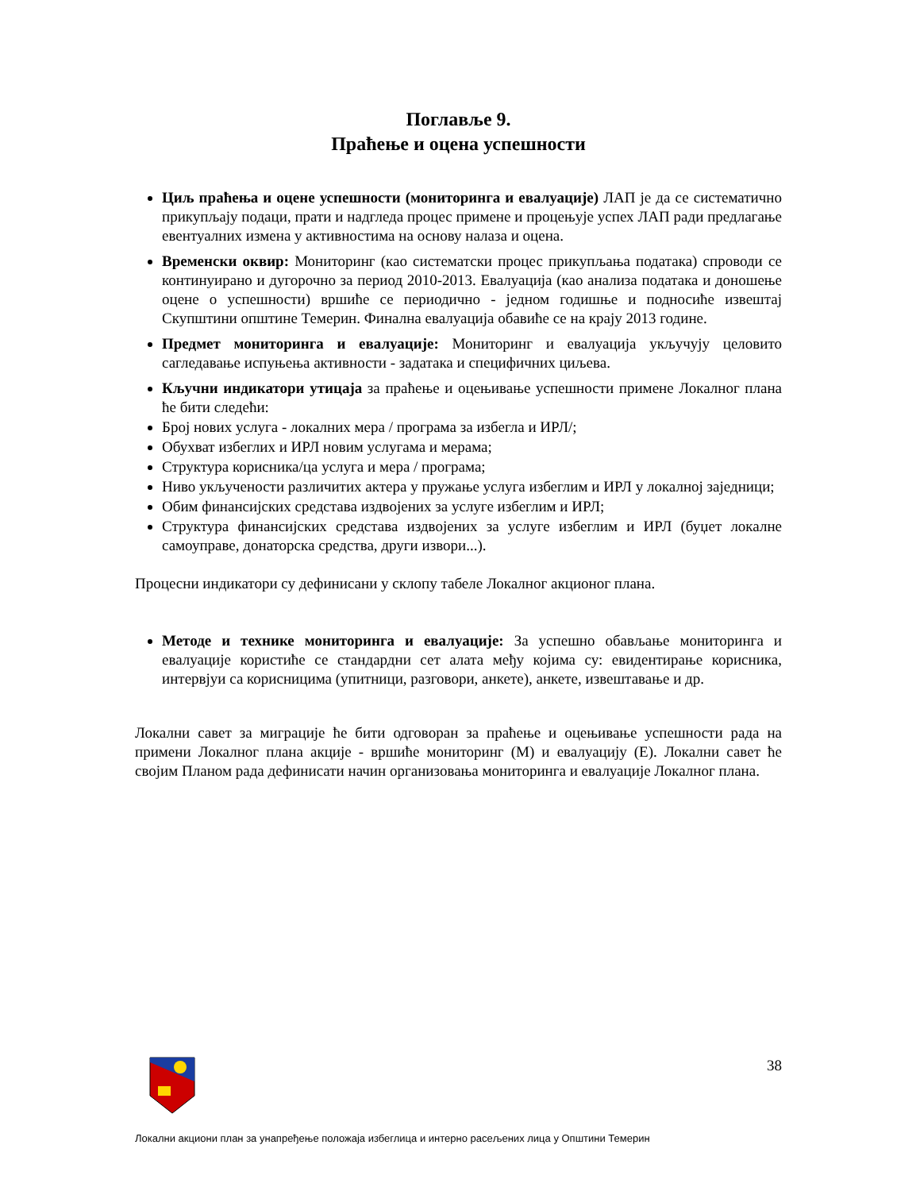Поглавље 9.
Праћење и оцена успешности
Циљ праћења и оцене успешности (мониторинга и евалуације) ЛАП је да се систематично прикупљају подаци, прати и надгледа процес примене и процењује успех ЛАП ради предлагање евентуалних измена у активностима на основу налаза и оцена.
Временски оквир: Мониторинг (као систематски процес прикупљања података) спроводи се континуирано и дугорочно за период 2010-2013. Евалуација (као анализа података и доношење оцене о успешности) вршиће се периодично - једном годишње и подносиће извештај Скупштини општине Темерин. Финална евалуација обавиће се на крају 2013 године.
Предмет мониторинга и евалуације: Мониторинг и евалуација укључују целовито сагледавање испуњења активности - задатака и специфичних циљева.
Кључни индикатори утицаја за праћење и оцењивање успешности примене Локалног плана ће бити следећи:
Број нових услуга - локалних мера / програма за избегла и ИРЛ/;
Обухват избеглих и ИРЛ новим услугама и мерама;
Структура корисника/ца услуга и мера / програма;
Ниво укључености различитих актера у пружање услуга избеглим и ИРЛ у локалној заједници;
Обим финансијских средстава издвојених за услуге избеглим и ИРЛ;
Структура финансијских средстава издвојених за услуге избеглим и ИРЛ (буџет локалне самоуправе, донаторска средства, други извори...).
Процесни индикатори су дефинисани у склопу табеле Локалног акционог плана.
Методе и технике мониторинга и евалуације: За успешно обављање мониторинга и евалуације користиће се стандардни сет алата међу којима су: евидентирање корисника, интервјуи са корисницима (упитници, разговори, анкете), анкете, извештавање и др.
Локални савет за миграције ће бити одговоран за праћење и оцењивање успешности рада на примени Локалног плана акције - вршиће мониторинг (М) и евалуацију (Е). Локални савет ће својим Планом рада дефинисати начин организовања мониторинга и евалуације Локалног плана.
38
Локални акциони план за унапређење положаја избеглица и интерно расељених лица у Општини Темерин